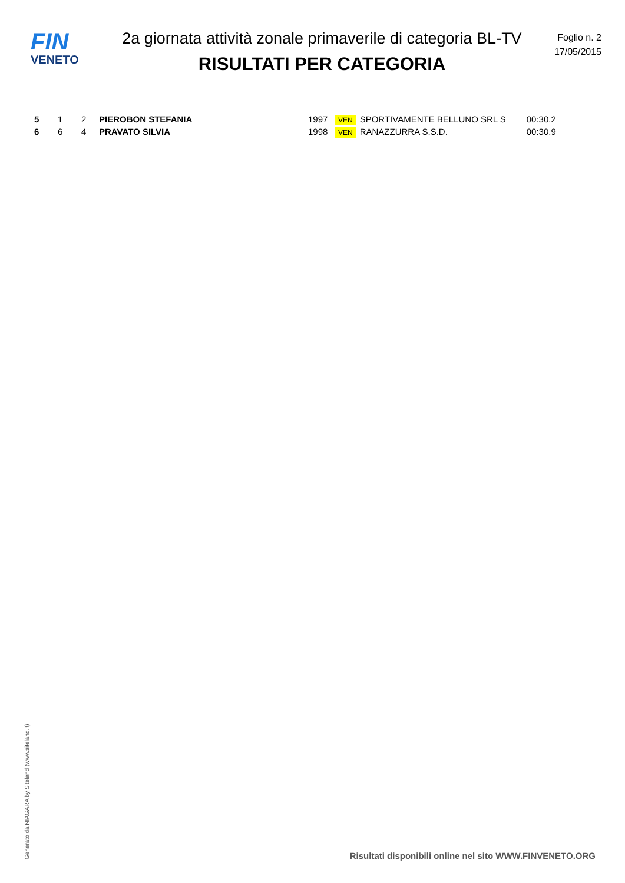FIN
VENETO
2a giornata attività zonale primaverile di categoria BL-TV
RISULTATI PER CATEGORIA
Foglio n. 2
17/05/2015
| 5 | 1 | 2 | PIEROBON STEFANIA | 1997 | VEN | SPORTIVAMENTE BELLUNO SRL S | 00:30.2 |
| 6 | 6 | 4 | PRAVATO SILVIA | 1998 | VEN | RANAZZURRA S.S.D. | 00:30.9 |
Generato da NIAGARA by Siteland (www.siteland.it)
Risultati disponibili online nel sito WWW.FINVENETO.ORG